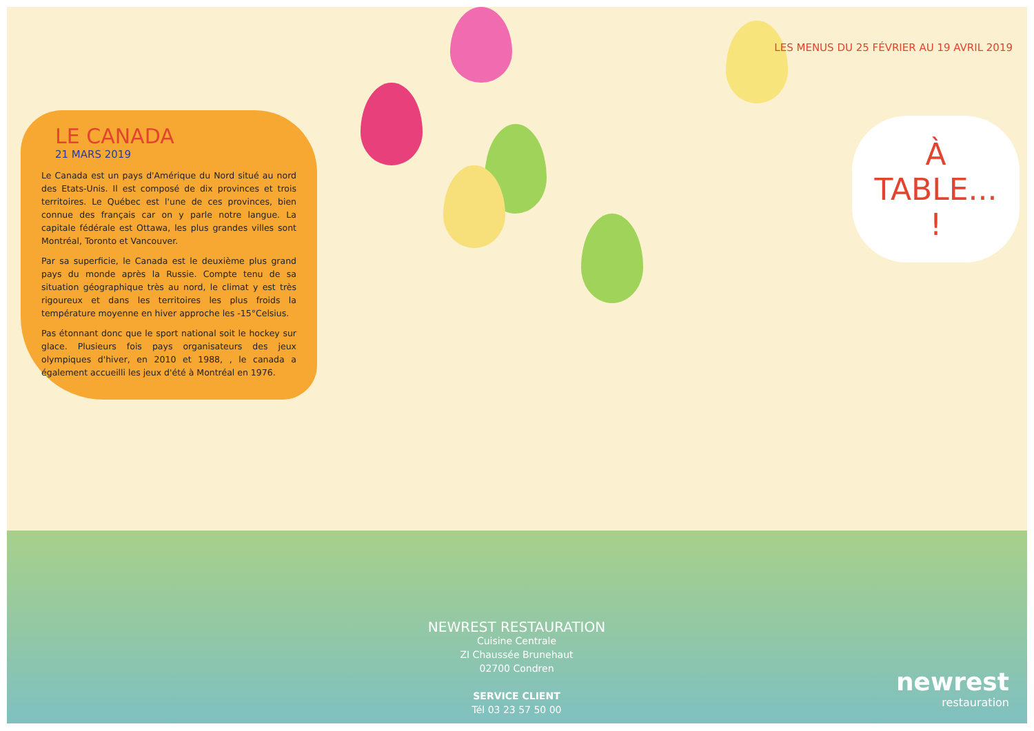LE CANADA
21 MARS 2019
Le Canada est un pays d'Amérique du Nord situé au nord des Etats-Unis. Il est composé de dix provinces et trois territoires. Le Québec est l'une de ces provinces, bien connue des français car on y parle notre langue. La capitale fédérale est Ottawa, les plus grandes villes sont Montréal, Toronto et Vancouver.
Par sa superficie, le Canada est le deuxième plus grand pays du monde après la Russie. Compte tenu de sa situation géographique très au nord, le climat y est très rigoureux et dans les territoires les plus froids la température moyenne en hiver approche les -15°Celsius.
Pas étonnant donc que le sport national soit le hockey sur glace. Plusieurs fois pays organisateurs des jeux olympiques d'hiver, en 2010 et 1988, , le canada a également accueilli les jeux d'été à Montréal en 1976.
NEWREST RESTAURATION
Cuisine Centrale
ZI Chaussée Brunehaut
02700 Condren
SERVICE CLIENT
Tél 03 23 57 50 00
LES MENUS DU 25 FÉVRIER AU 19 AVRIL 2019
À TABLE... !
newrest
restauration